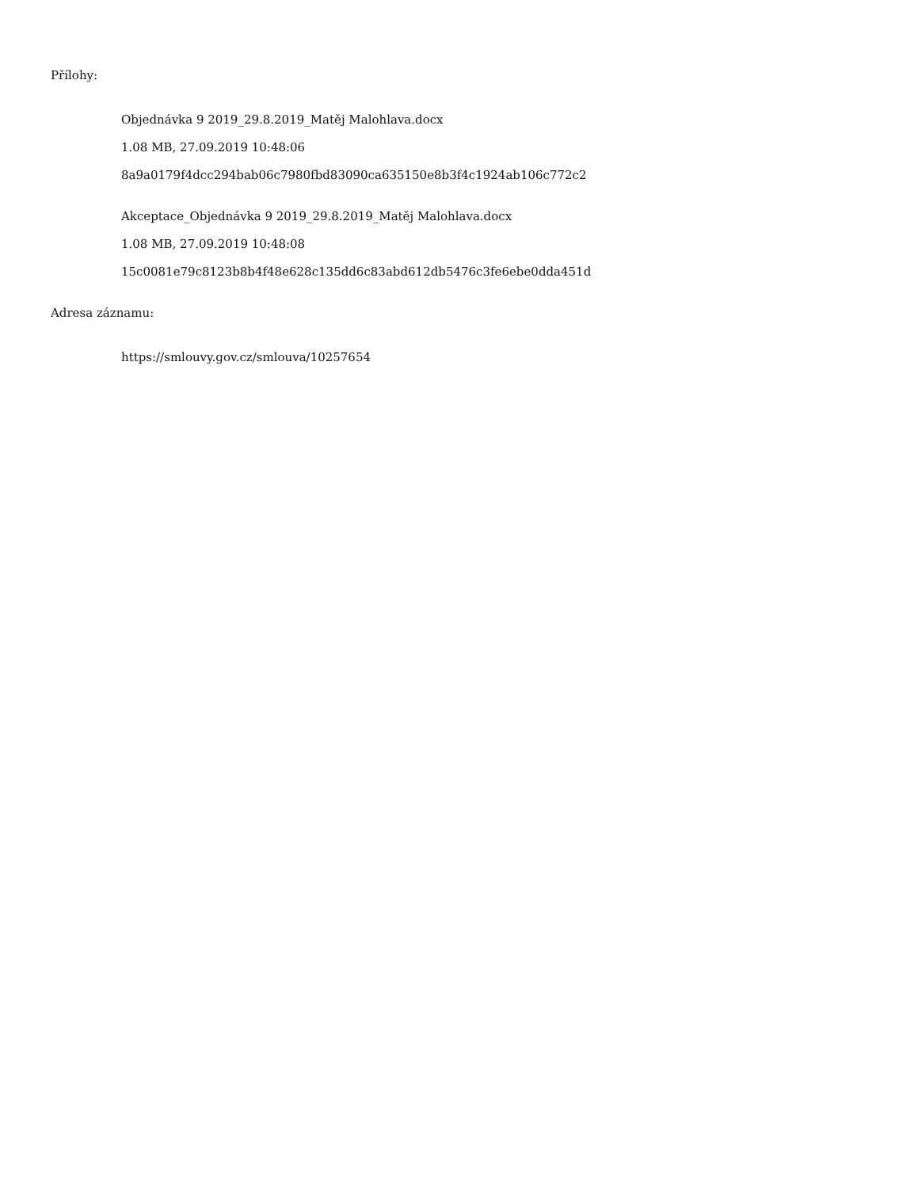Přílohy:
Objednávka 9 2019_29.8.2019_Matěj Malohlava.docx
1.08 MB, 27.09.2019 10:48:06
8a9a0179f4dcc294bab06c7980fbd83090ca635150e8b3f4c1924ab106c772c2
Akceptace_Objednávka 9 2019_29.8.2019_Matěj Malohlava.docx
1.08 MB, 27.09.2019 10:48:08
15c0081e79c8123b8b4f48e628c135dd6c83abd612db5476c3fe6ebe0dda451d
Adresa záznamu:
https://smlouvy.gov.cz/smlouva/10257654